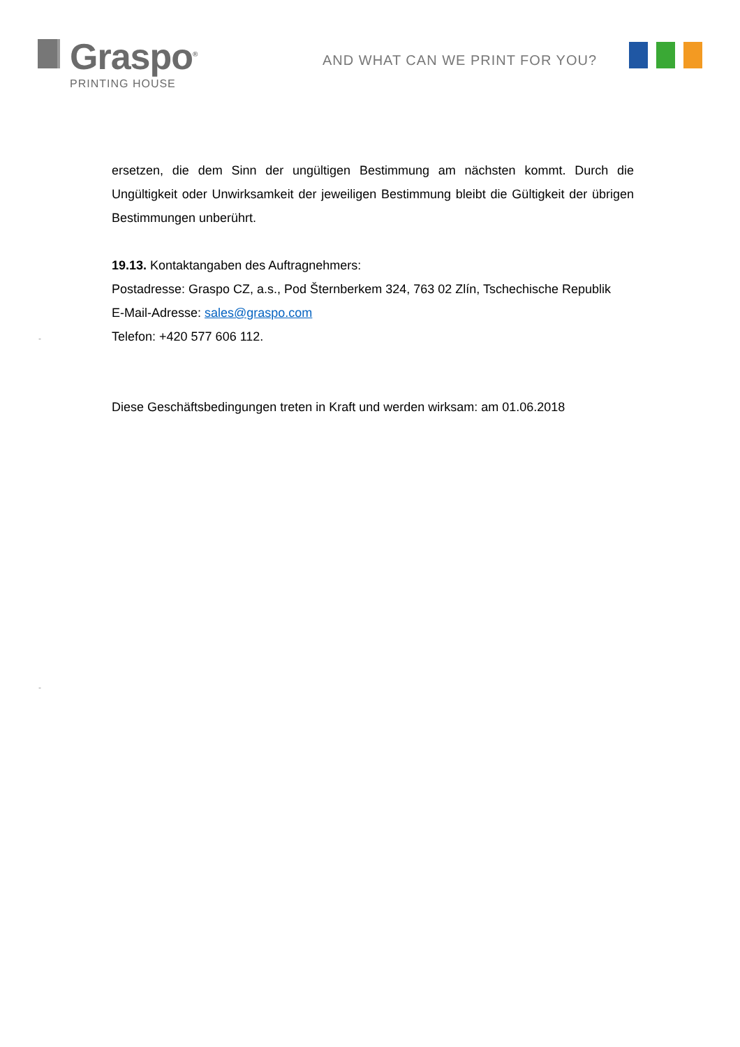Graspo<sup>®</sup>
PRINTING HOUSE
AND WHAT CAN WE PRINT FOR YOU?
ersetzen, die dem Sinn der ungültigen Bestimmung am nächsten kommt. Durch die Ungültigkeit oder Unwirksamkeit der jeweiligen Bestimmung bleibt die Gültigkeit der übrigen Bestimmungen unberührt.
19.13. Kontaktangaben des Auftragnehmers:
Postadresse: Graspo CZ, a.s., Pod Šternberkem 324, 763 02 Zlín, Tschechische Republik
E-Mail-Adresse: sales@graspo.com
Telefon: +420 577 606 112.
Diese Geschäftsbedingungen treten in Kraft und werden wirksam: am 01.06.2018
-
-